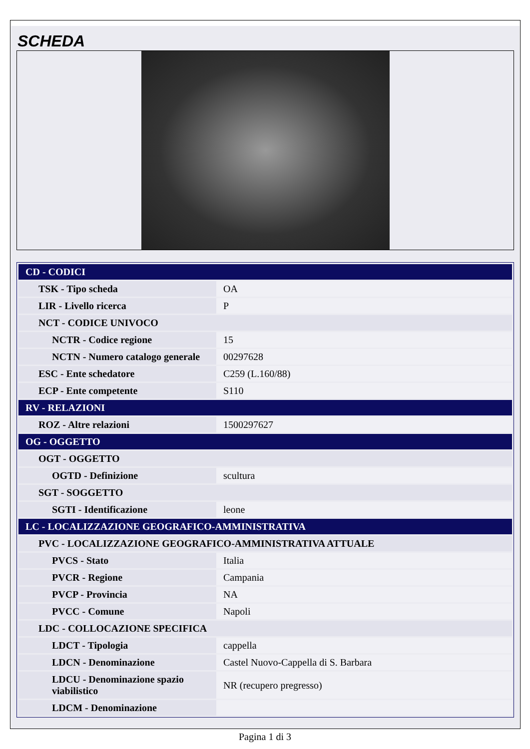SCHEDA
| CD - CODICI | |
| TSK - Tipo scheda | OA |
| LIR - Livello ricerca | P |
| NCT - CODICE UNIVOCO | |
| NCTR - Codice regione | 15 |
| NCTN - Numero catalogo generale | 00297628 |
| ESC - Ente schedatore | C259 (L.160/88) |
| ECP - Ente competente | S110 |
| RV - RELAZIONI | |
| ROZ - Altre relazioni | 1500297627 |
| OG - OGGETTO | |
| OGT - OGGETTO | |
| OGTD - Definizione | scultura |
| SGT - SOGGETTO | |
| SGTI - Identificazione | leone |
| LC - LOCALIZZAZIONE GEOGRAFICO-AMMINISTRATIVA | |
| PVC - LOCALIZZAZIONE GEOGRAFICO-AMMINISTRATIVA ATTUALE | |
| PVCS - Stato | Italia |
| PVCR - Regione | Campania |
| PVCP - Provincia | NA |
| PVCC - Comune | Napoli |
| LDC - COLLOCAZIONE SPECIFICA | |
| LDCT - Tipologia | cappella |
| LDCN - Denominazione | Castel Nuovo-Cappella di S. Barbara |
| LDCU - Denominazione spazio viabilistico | NR (recupero pregresso) |
| LDCM - Denominazione | |
Pagina 1 di 3